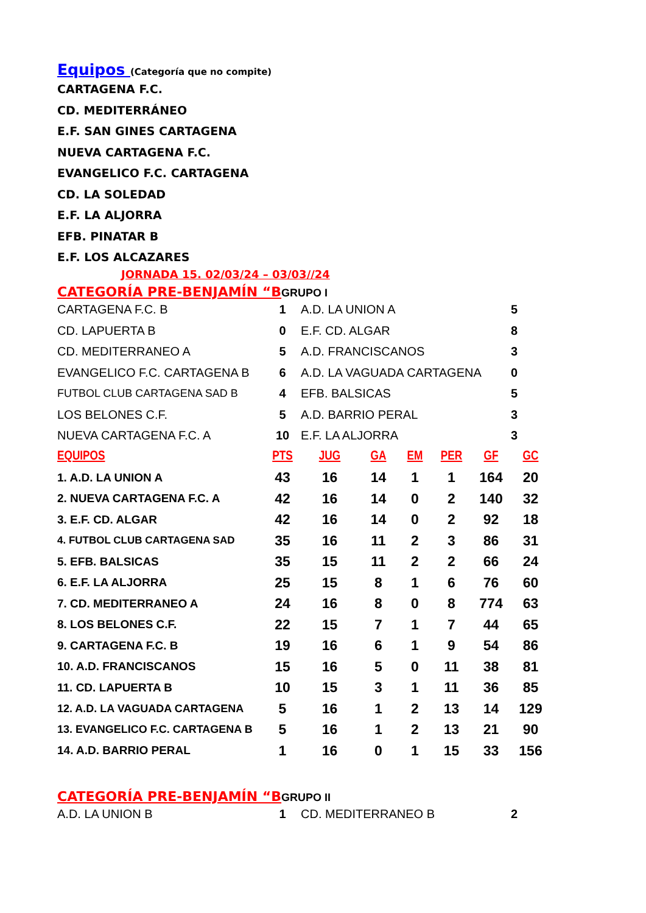Equipos
(Categoría que no compite)
CARTAGENA F.C.
CD. MEDITERRÁNEO
E.F. SAN GINES CARTAGENA
NUEVA CARTAGENA F.C.
EVANGELICO F.C. CARTAGENA
CD. LA SOLEDAD
E.F. LA ALJORRA
EFB. PINATAR B
E.F. LOS ALCAZARES
JORNADA 15. 02/03/24 – 03/03//24
CATEGORÍA PRE-BENJAMÍN “B GRUPO I
| CARTAGENA F.C. B | 1 | A.D. LA UNION A | 5 |
| CD. LAPUERTA B | 0 | E.F. CD. ALGAR | 8 |
| CD. MEDITERRANEO A | 5 | A.D. FRANCISCANOS | 3 |
| EVANGELICO F.C. CARTAGENA B | 6 | A.D. LA VAGUADA CARTAGENA | 0 |
| FUTBOL CLUB CARTAGENA SAD B | 4 | EFB. BALSICAS | 5 |
| LOS BELONES C.F. | 5 | A.D. BARRIO PERAL | 3 |
| NUEVA CARTAGENA F.C. A | 10 | E.F. LA ALJORRA | 3 |
| EQUIPOS | PTS | JUG | GA | EM | PER | GF | GC |
| --- | --- | --- | --- | --- | --- | --- | --- |
| 1. A.D. LA UNION A | 43 | 16 | 14 | 1 | 1 | 164 | 20 |
| 2. NUEVA CARTAGENA F.C. A | 42 | 16 | 14 | 0 | 2 | 140 | 32 |
| 3. E.F. CD. ALGAR | 42 | 16 | 14 | 0 | 2 | 92 | 18 |
| 4. FUTBOL CLUB CARTAGENA SAD | 35 | 16 | 11 | 2 | 3 | 86 | 31 |
| 5. EFB. BALSICAS | 35 | 15 | 11 | 2 | 2 | 66 | 24 |
| 6. E.F. LA ALJORRA | 25 | 15 | 8 | 1 | 6 | 76 | 60 |
| 7. CD. MEDITERRANEO A | 24 | 16 | 8 | 0 | 8 | 774 | 63 |
| 8. LOS BELONES C.F. | 22 | 15 | 7 | 1 | 7 | 44 | 65 |
| 9. CARTAGENA F.C. B | 19 | 16 | 6 | 1 | 9 | 54 | 86 |
| 10. A.D. FRANCISCANOS | 15 | 16 | 5 | 0 | 11 | 38 | 81 |
| 11. CD. LAPUERTA B | 10 | 15 | 3 | 1 | 11 | 36 | 85 |
| 12. A.D. LA VAGUADA CARTAGENA | 5 | 16 | 1 | 2 | 13 | 14 | 129 |
| 13. EVANGELICO F.C. CARTAGENA B | 5 | 16 | 1 | 2 | 13 | 21 | 90 |
| 14. A.D. BARRIO PERAL | 1 | 16 | 0 | 1 | 15 | 33 | 156 |
CATEGORÍA PRE-BENJAMÍN “B GRUPO II
| A.D. LA UNION B | 1 | CD. MEDITERRANEO B | 2 |